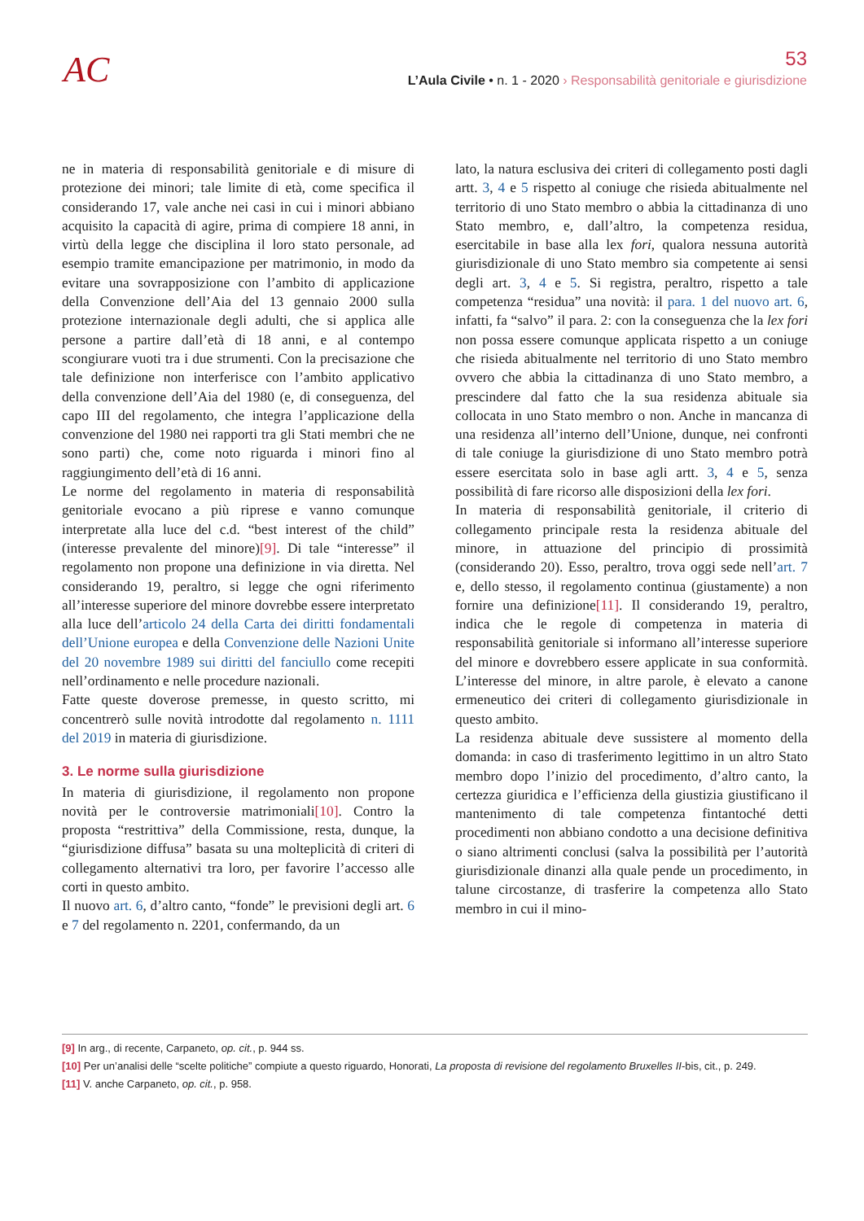AC
53
L’Aula Civile • n. 1 - 2020 › Responsabilità genitoriale e giurisdizione
ne in materia di responsabilità genitoriale e di misure di protezione dei minori; tale limite di età, come specifica il considerando 17, vale anche nei casi in cui i minori abbiano acquisito la capacità di agire, prima di compiere 18 anni, in virtù della legge che disciplina il loro stato personale, ad esempio tramite emancipazione per matrimonio, in modo da evitare una sovrapposizione con l’ambito di applicazione della Convenzione dell’Aia del 13 gennaio 2000 sulla protezione internazionale degli adulti, che si applica alle persone a partire dall’età di 18 anni, e al contempo scongiurare vuoti tra i due strumenti. Con la precisazione che tale definizione non interferisce con l’ambito applicativo della convenzione dell’Aia del 1980 (e, di conseguenza, del capo III del regolamento, che integra l’applicazione della convenzione del 1980 nei rapporti tra gli Stati membri che ne sono parti) che, come noto riguarda i minori fino al raggiungimento dell’età di 16 anni.
Le norme del regolamento in materia di responsabilità genitoriale evocano a più riprese e vanno comunque interpretate alla luce del c.d. “best interest of the child” (interesse prevalente del minore)[9]. Di tale “interesse” il regolamento non propone una definizione in via diretta. Nel considerando 19, peraltro, si legge che ogni riferimento all’interesse superiore del minore dovrebbe essere interpretato alla luce dell’articolo 24 della Carta dei diritti fondamentali dell’Unione europea e della Convenzione delle Nazioni Unite del 20 novembre 1989 sui diritti del fanciullo come recepiti nell’ordinamento e nelle procedure nazionali.
Fatte queste doverose premesse, in questo scritto, mi concentrerò sulle novità introdotte dal regolamento n. 1111 del 2019 in materia di giurisdizione.
3. Le norme sulla giurisdizione
In materia di giurisdizione, il regolamento non propone novità per le controversie matrimoniali[10]. Contro la proposta “restrittiva” della Commissione, resta, dunque, la “giurisdizione diffusa” basata su una molteplicità di criteri di collegamento alternativi tra loro, per favorire l’accesso alle corti in questo ambito.
Il nuovo art. 6, d’altro canto, “fonde” le previsioni degli art. 6 e 7 del regolamento n. 2201, confermando, da un
lato, la natura esclusiva dei criteri di collegamento posti dagli artt. 3, 4 e 5 rispetto al coniuge che risieda abitualmente nel territorio di uno Stato membro o abbia la cittadinanza di uno Stato membro, e, dall’altro, la competenza residua, esercitabile in base alla lex fori, qualora nessuna autorità giurisdizionale di uno Stato membro sia competente ai sensi degli art. 3, 4 e 5. Si registra, peraltro, rispetto a tale competenza “residua” una novità: il para. 1 del nuovo art. 6, infatti, fa “salvo” il para. 2: con la conseguenza che la lex fori non possa essere comunque applicata rispetto a un coniuge che risieda abitualmente nel territorio di uno Stato membro ovvero che abbia la cittadinanza di uno Stato membro, a prescindere dal fatto che la sua residenza abituale sia collocata in uno Stato membro o non. Anche in mancanza di una residenza all’interno dell’Unione, dunque, nei confronti di tale coniuge la giurisdizione di uno Stato membro potrà essere esercitata solo in base agli artt. 3, 4 e 5, senza possibilità di fare ricorso alle disposizioni della lex fori.
In materia di responsabilità genitoriale, il criterio di collegamento principale resta la residenza abituale del minore, in attuazione del principio di prossimità (considerando 20). Esso, peraltro, trova oggi sede nell’art. 7 e, dello stesso, il regolamento continua (giustamente) a non fornire una definizione[11]. Il considerando 19, peraltro, indica che le regole di competenza in materia di responsabilità genitoriale si informano all’interesse superiore del minore e dovrebbero essere applicate in sua conformità. L’interesse del minore, in altre parole, è elevato a canone ermeneutico dei criteri di collegamento giurisdizionale in questo ambito.
La residenza abituale deve sussistere al momento della domanda: in caso di trasferimento legittimo in un altro Stato membro dopo l’inizio del procedimento, d’altro canto, la certezza giuridica e l’efficienza della giustizia giustificano il mantenimento di tale competenza fintantoché detti procedimenti non abbiano condotto a una decisione definitiva o siano altrimenti conclusi (salva la possibilità per l’autorità giurisdizionale dinanzi alla quale pende un procedimento, in talune circostanze, di trasferire la competenza allo Stato membro in cui il mino-
[9] In arg., di recente, Carpaneto, op. cit., p. 944 ss.
[10] Per un’analisi delle “scelte politiche” compiute a questo riguardo, Honorati, La proposta di revisione del regolamento Bruxelles II-bis, cit., p. 249.
[11] V. anche Carpaneto, op. cit., p. 958.